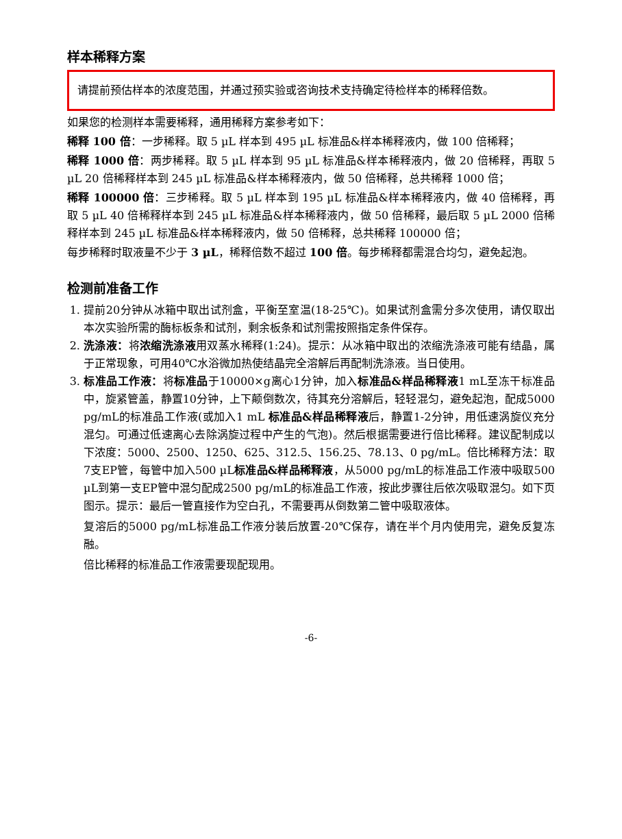样本稀释方案
请提前预估样本的浓度范围，并通过预实验或咨询技术支持确定待检样本的稀释倍数。
如果您的检测样本需要稀释，通用稀释方案参考如下：
稀释 100 倍：一步稀释。取 5 µL 样本到 495 µL 标准品&样本稀释液内，做 100 倍稀释；
稀释 1000 倍：两步稀释。取 5 µL 样本到 95 µL 标准品&样本稀释液内，做 20 倍稀释，再取 5 µL 20 倍稀释样本到 245 µL 标准品&样本稀释液内，做 50 倍稀释，总共稀释 1000 倍；
稀释 100000 倍：三步稀释。取 5 µL 样本到 195 µL 标准品&样本稀释液内，做 40 倍稀释，再取 5 µL 40 倍稀释样本到 245 µL 标准品&样本稀释液内，做 50 倍稀释，最后取 5 µL 2000 倍稀释样本到 245 µL 标准品&样本稀释液内，做 50 倍稀释，总共稀释 100000 倍；
每步稀释时取液量不少于 3 µL，稀释倍数不超过 100 倍。每步稀释都需混合均匀，避免起泡。
检测前准备工作
1. 提前20分钟从冰箱中取出试剂盒，平衡至室温(18-25℃)。如果试剂盒需分多次使用，请仅取出本次实验所需的酶标板条和试剂，剩余板条和试剂需按照指定条件保存。
2. 洗涤液：将浓缩洗涤液用双蒸水稀释(1:24)。提示：从冰箱中取出的浓缩洗涤液可能有结晶，属于正常现象，可用40℃水浴微加热使结晶完全溶解后再配制洗涤液。当日使用。
3. 标准品工作液：将标准品于10000×g离心1分钟，加入标准品&样品稀释液1 mL至冻干标准品中，旋紧管盖，静置10分钟，上下颠倒数次，待其充分溶解后，轻轻混匀，避免起泡，配成5000 pg/mL的标准品工作液(或加入1 mL 标准品&样品稀释液后，静置1-2分钟，用低速涡旋仪充分混匀。可通过低速离心去除涡旋过程中产生的气泡)。然后根据需要进行倍比稀释。建议配制成以下浓度：5000、2500、1250、625、312.5、156.25、78.13、0 pg/mL。倍比稀释方法：取7支EP管，每管中加入500 µL标准品&样品稀释液，从5000 pg/mL的标准品工作液中吸取500 µL到第一支EP管中混匀配成2500 pg/mL的标准品工作液，按此步骤往后依次吸取混匀。如下页图示。提示：最后一管直接作为空白孔，不需要再从倒数第二管中吸取液体。
复溶后的5000 pg/mL标准品工作液分装后放置-20℃保存，请在半个月内使用完，避免反复冻融。
倍比稀释的标准品工作液需要现配现用。
-6-